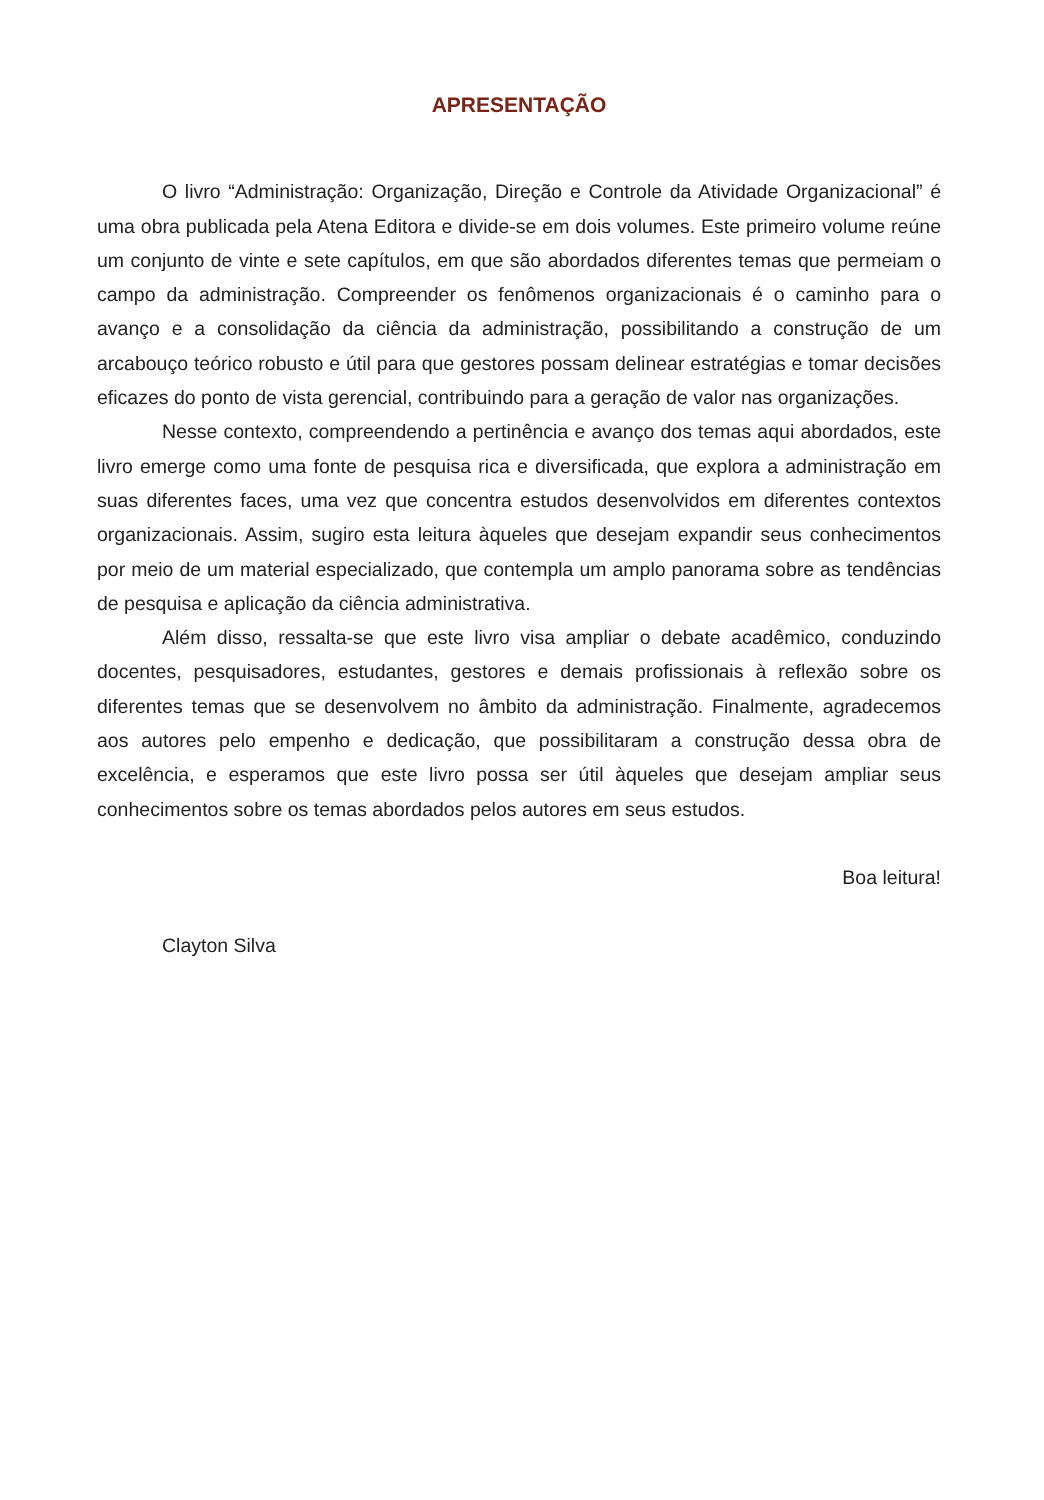APRESENTAÇÃO
O livro “Administração: Organização, Direção e Controle da Atividade Organizacional” é uma obra publicada pela Atena Editora e divide-se em dois volumes. Este primeiro volume reúne um conjunto de vinte e sete capítulos, em que são abordados diferentes temas que permeiam o campo da administração. Compreender os fenômenos organizacionais é o caminho para o avanço e a consolidação da ciência da administração, possibilitando a construção de um arcabouço teórico robusto e útil para que gestores possam delinear estratégias e tomar decisões eficazes do ponto de vista gerencial, contribuindo para a geração de valor nas organizações.
Nesse contexto, compreendendo a pertinência e avanço dos temas aqui abordados, este livro emerge como uma fonte de pesquisa rica e diversificada, que explora a administração em suas diferentes faces, uma vez que concentra estudos desenvolvidos em diferentes contextos organizacionais. Assim, sugiro esta leitura àqueles que desejam expandir seus conhecimentos por meio de um material especializado, que contempla um amplo panorama sobre as tendências de pesquisa e aplicação da ciência administrativa.
Além disso, ressalta-se que este livro visa ampliar o debate acadêmico, conduzindo docentes, pesquisadores, estudantes, gestores e demais profissionais à reflexão sobre os diferentes temas que se desenvolvem no âmbito da administração. Finalmente, agradecemos aos autores pelo empenho e dedicação, que possibilitaram a construção dessa obra de excelência, e esperamos que este livro possa ser útil àqueles que desejam ampliar seus conhecimentos sobre os temas abordados pelos autores em seus estudos.
Boa leitura!
Clayton Silva